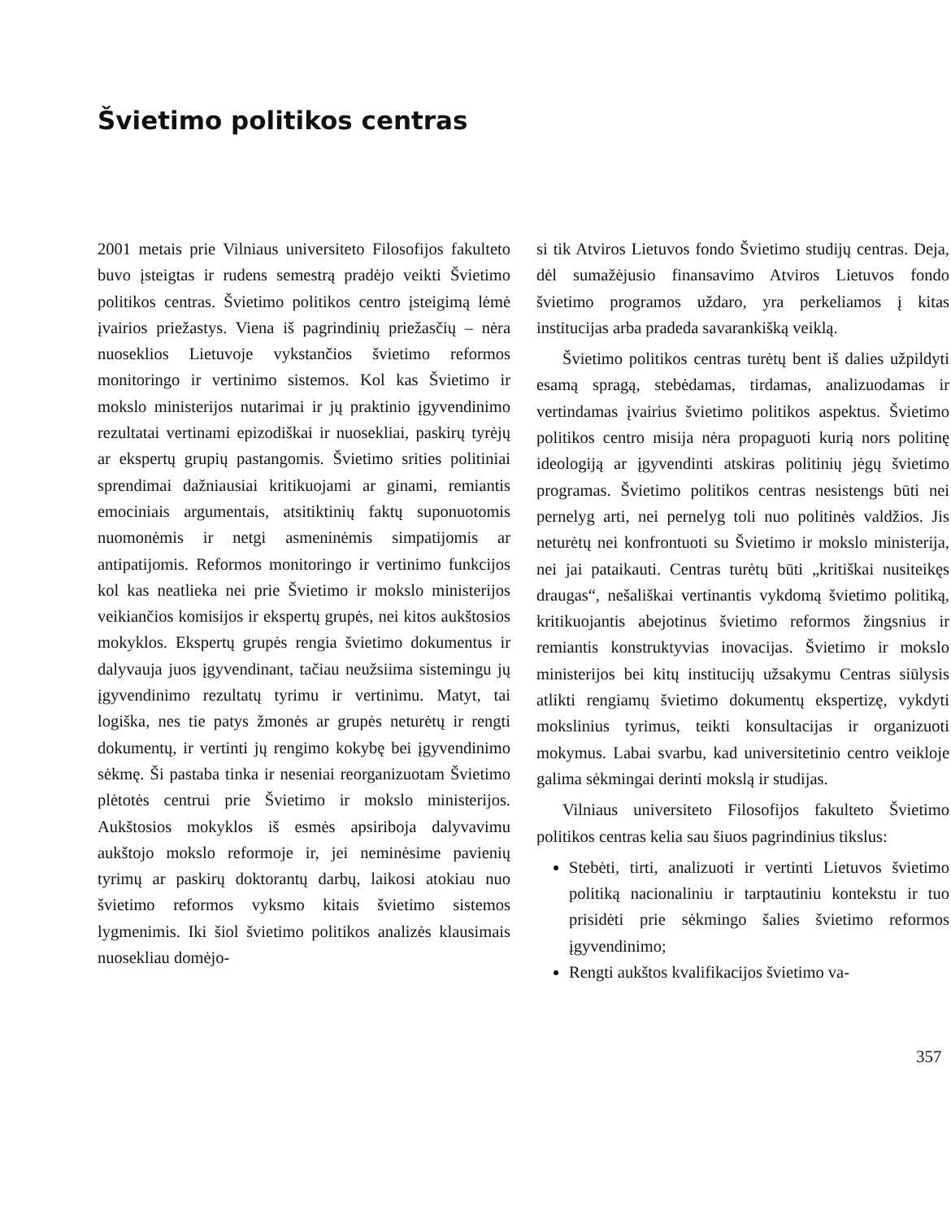Švietimo politikos centras
2001 metais prie Vilniaus universiteto Filosofijos fakulteto buvo įsteigtas ir rudens semestrą pradėjo veikti Švietimo politikos centras. Švietimo politikos centro įsteigimą lėmė įvairios priežastys. Viena iš pagrindinių priežasčių – nėra nuoseklios Lietuvoje vykstančios švietimo reformos monitoringo ir vertinimo sistemos. Kol kas Švietimo ir mokslo ministerijos nutarimai ir jų praktinio įgyvendinimo rezultatai vertinami epizodiškai ir nuosekliai, paskirų tyrėjų ar ekspertų grupių pastangomis. Švietimo srities politiniai sprendimai dažniausiai kritikuojami ar ginami, remiantis emociniais argumentais, atsitiktinių faktų suponuotomis nuomonėmis ir netgi asmeninėmis simpatijomis ar antipatijomis. Reformos monitoringo ir vertinimo funkcijos kol kas neatlieka nei prie Švietimo ir mokslo ministerijos veikiančios komisijos ir ekspertų grupės, nei kitos aukštosios mokyklos. Ekspertų grupės rengia švietimo dokumentus ir dalyvauja juos įgyvendinant, tačiau neužsiima sistemingu jų įgyvendinimo rezultatų tyrimu ir vertinimu. Matyt, tai logiška, nes tie patys žmonės ar grupės neturėtų ir rengti dokumentų, ir vertinti jų rengimo kokybę bei įgyvendinimo sėkmę. Ši pastaba tinka ir neseniai reorganizuotam Švietimo plėtotės centrui prie Švietimo ir mokslo ministerijos. Aukštosios mokyklos iš esmės apsiriboja dalyvavimu aukštojo mokslo reformoje ir, jei neminėsime pavienių tyrimų ar paskirų doktorantų darbų, laikosi atokiau nuo švietimo reformos vyksmo kitais švietimo sistemos lygmenimis. Iki šiol švietimo politikos analizės klausimais nuosekliau domėjo-
si tik Atviros Lietuvos fondo Švietimo studijų centras. Deja, dėl sumažėjusio finansavimo Atviros Lietuvos fondo švietimo programos uždaro, yra perkeliamos į kitas institucijas arba pradeda savarankišką veiklą.
Švietimo politikos centras turėtų bent iš dalies užpildyti esamą spragą, stebėdamas, tirdamas, analizuodamas ir vertindamas įvairius švietimo politikos aspektus. Švietimo politikos centro misija nėra propaguoti kurią nors politinę ideologiją ar įgyvendinti atskiras politinių jėgų švietimo programas. Švietimo politikos centras nesistengs būti nei pernelyg arti, nei pernelyg toli nuo politinės valdžios. Jis neturėtų nei konfrontuoti su Švietimo ir mokslo ministerija, nei jai pataikauti. Centras turėtų būti „kritiškai nusiteikęs draugas“, nešališkai vertinantis vykdomą švietimo politiką, kritikuojantis abejotinus švietimo reformos žingsnius ir remiantis konstruktyvias inovacijas. Švietimo ir mokslo ministerijos bei kitų institucijų užsakymu Centras siūlysis atlikti rengiamų švietimo dokumentų ekspertizę, vykdyti mokslinius tyrimus, teikti konsultacijas ir organizuoti mokymus. Labai svarbu, kad universitetinio centro veikloje galima sėkmingai derinti mokslą ir studijas.
Vilniaus universiteto Filosofijos fakulteto Švietimo politikos centras kelia sau šiuos pagrindinius tikslus:
Stebėti, tirti, analizuoti ir vertinti Lietuvos švietimo politiką nacionaliniu ir tarptautiniu kontekstu ir tuo prisidėti prie sėkmingo šalies švietimo reformos įgyvendinimo;
Rengti aukštos kvalifikacijos švietimo va-
357